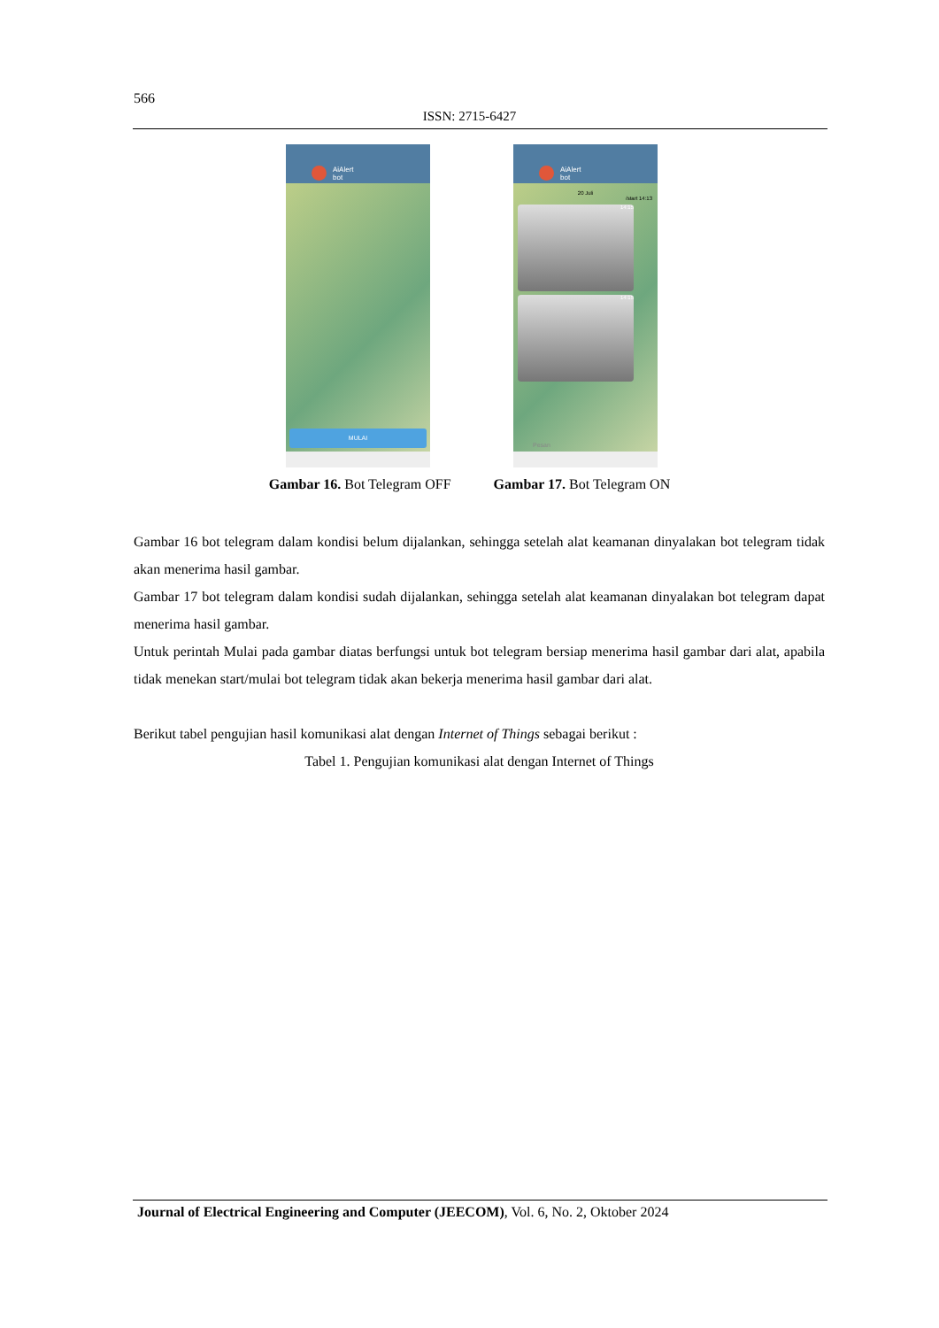566
ISSN: 2715-6427
AiAlert
bot
MULAI
AiAlert
bot
20 Juli
/start 14:13
14:15
14:15
Pesan
Gambar 16. Bot Telegram OFF Gambar 17. Bot Telegram ON
Gambar 16 bot telegram dalam kondisi belum dijalankan, sehingga setelah alat keamanan dinyalakan bot telegram tidak akan menerima hasil gambar.
Gambar 17 bot telegram dalam kondisi sudah dijalankan, sehingga setelah alat keamanan dinyalakan bot telegram dapat menerima hasil gambar.
Untuk perintah Mulai pada gambar diatas berfungsi untuk bot telegram bersiap menerima hasil gambar dari alat, apabila tidak menekan start/mulai bot telegram tidak akan bekerja menerima hasil gambar dari alat.
Berikut tabel pengujian hasil komunikasi alat dengan Internet of Things sebagai berikut :
Tabel 1. Pengujian komunikasi alat dengan Internet of Things
Journal of Electrical Engineering and Computer (JEECOM), Vol. 6, No. 2, Oktober 2024